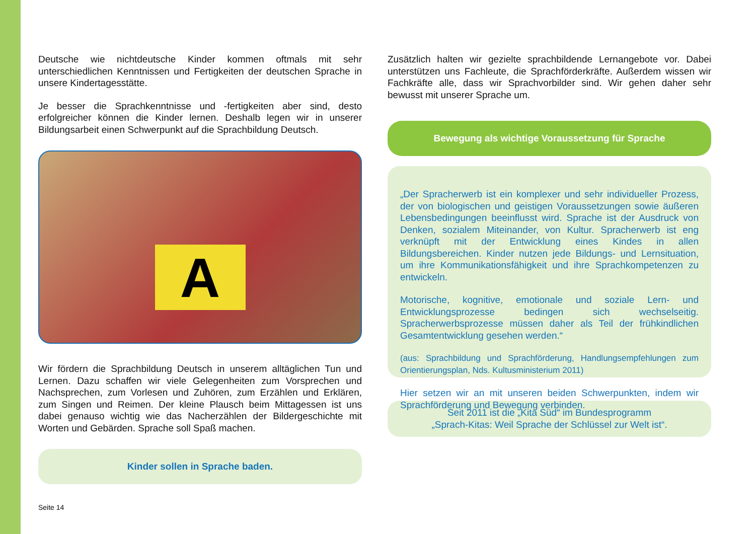Deutsche wie nichtdeutsche Kinder kommen oftmals mit sehr unterschiedlichen Kenntnissen und Fertigkeiten der deutschen Sprache in unsere Kindertagesstätte.
Je besser die Sprachkenntnisse und -fertigkeiten aber sind, desto erfolgreicher können die Kinder lernen. Deshalb legen wir in unserer Bildungsarbeit einen Schwerpunkt auf die Sprachbildung Deutsch.
A
Wir fördern die Sprachbildung Deutsch in unserem alltäglichen Tun und Lernen. Dazu schaffen wir viele Gelegenheiten zum Vorsprechen und Nachsprechen, zum Vorlesen und Zuhören, zum Erzählen und Erklären, zum Singen und Reimen. Der kleine Plausch beim Mittagessen ist uns dabei genauso wichtig wie das Nacherzählen der Bildergeschichte mit Worten und Gebärden. Sprache soll Spaß machen.
Kinder sollen in Sprache baden.
Seite 14
Zusätzlich halten wir gezielte sprachbildende Lernangebote vor. Dabei unterstützen uns Fachleute, die Sprachförderkräfte. Außerdem wissen wir Fachkräfte alle, dass wir Sprachvorbilder sind. Wir gehen daher sehr bewusst mit unserer Sprache um.
Bewegung als wichtige Voraussetzung für Sprache
„Der Spracherwerb ist ein komplexer und sehr individueller Prozess, der von biologischen und geistigen Voraussetzungen sowie äußeren Lebensbedingungen beeinflusst wird. Sprache ist der Ausdruck von Denken, sozialem Miteinander, von Kultur. Spracherwerb ist eng verknüpft mit der Entwicklung eines Kindes in allen Bildungsbereichen. Kinder nutzen jede Bildungs- und Lernsituation, um ihre Kommunikationsfähigkeit und ihre Sprachkompetenzen zu entwickeln.
Motorische, kognitive, emotionale und soziale Lern- und Entwicklungsprozesse bedingen sich wechselseitig. Spracherwerbsprozesse müssen daher als Teil der frühkindlichen Gesamtentwicklung gesehen werden.“
(aus: Sprachbildung und Sprachförderung, Handlungsempfehlungen zum Orientierungsplan, Nds. Kultusministerium 2011)
Hier setzen wir an mit unseren beiden Schwerpunkten, indem wir Sprachförderung und Bewegung verbinden.
Seit 2011 ist die „Kita Süd“ im Bundesprogramm
„Sprach-Kitas: Weil Sprache der Schlüssel zur Welt ist“.